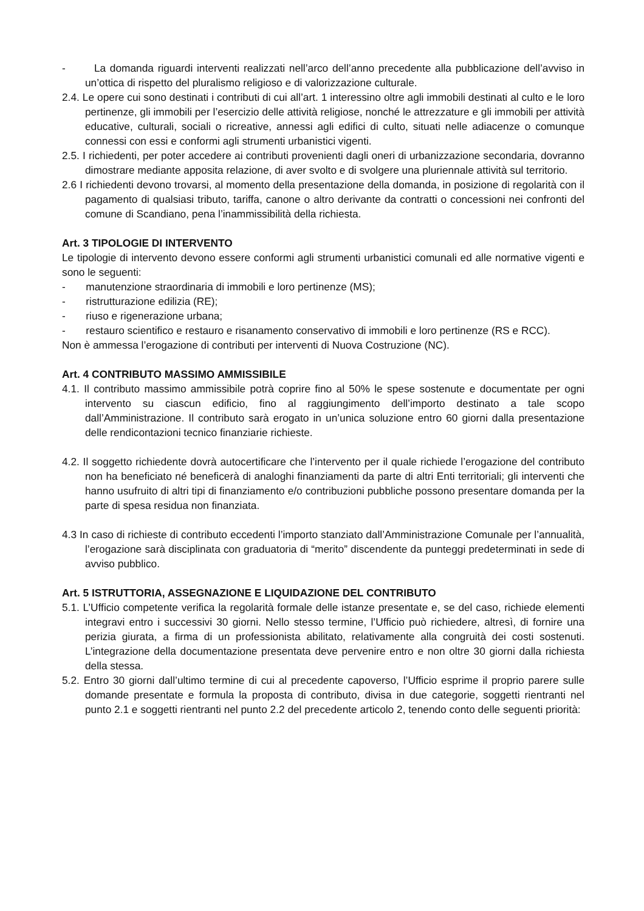- La domanda riguardi interventi realizzati nell’arco dell’anno precedente alla pubblicazione dell’avviso in un’ottica di rispetto del pluralismo religioso e di valorizzazione culturale.
2.4. Le opere cui sono destinati i contributi di cui all’art. 1 interessino oltre agli immobili destinati al culto e le loro pertinenze, gli immobili per l’esercizio delle attività religiose, nonché le attrezzature e gli immobili per attività educative, culturali, sociali o ricreative, annessi agli edifici di culto, situati nelle adiacenze o comunque connessi con essi e conformi agli strumenti urbanistici vigenti.
2.5. I richiedenti, per poter accedere ai contributi provenienti dagli oneri di urbanizzazione secondaria, dovranno dimostrare mediante apposita relazione, di aver svolto e di svolgere una pluriennale attività sul territorio.
2.6 I richiedenti devono trovarsi, al momento della presentazione della domanda, in posizione di regolarità con il pagamento di qualsiasi tributo, tariffa, canone o altro derivante da contratti o concessioni nei confronti del comune di Scandiano, pena l’inammissibilità della richiesta.
Art. 3 TIPOLOGIE DI INTERVENTO
Le tipologie di intervento devono essere conformi agli strumenti urbanistici comunali ed alle normative vigenti e sono le seguenti:
- manutenzione straordinaria di immobili e loro pertinenze (MS);
- ristrutturazione edilizia (RE);
- riuso e rigenerazione urbana;
- restauro scientifico e restauro e risanamento conservativo di immobili e loro pertinenze (RS e RCC).
Non è ammessa l’erogazione di contributi per interventi di Nuova Costruzione (NC).
Art. 4 CONTRIBUTO MASSIMO AMMISSIBILE
4.1. Il contributo massimo ammissibile potrà coprire fino al 50% le spese sostenute e documentate per ogni intervento su ciascun edificio, fino al raggiungimento dell’importo destinato a tale scopo dall’Amministrazione. Il contributo sarà erogato in un’unica soluzione entro 60 giorni dalla presentazione delle rendicontazioni tecnico finanziarie richieste.
4.2. Il soggetto richiedente dovrà autocertificare che l’intervento per il quale richiede l’erogazione del contributo non ha beneficiato né beneficerà di analoghi finanziamenti da parte di altri Enti territoriali; gli interventi che hanno usufruito di altri tipi di finanziamento e/o contribuzioni pubbliche possono presentare domanda per la parte di spesa residua non finanziata.
4.3 In caso di richieste di contributo eccedenti l’importo stanziato dall’Amministrazione Comunale per l’annualità, l’erogazione sarà disciplinata con graduatoria di “merito” discendente da punteggi predeterminati in sede di avviso pubblico.
Art. 5 ISTRUTTORIA, ASSEGNAZIONE E LIQUIDAZIONE DEL CONTRIBUTO
5.1. L’Ufficio competente verifica la regolarità formale delle istanze presentate e, se del caso, richiede elementi integravi entro i successivi 30 giorni. Nello stesso termine, l’Ufficio può richiedere, altresì, di fornire una perizia giurata, a firma di un professionista abilitato, relativamente alla congruità dei costi sostenuti. L’integrazione della documentazione presentata deve pervenire entro e non oltre 30 giorni dalla richiesta della stessa.
5.2. Entro 30 giorni dall’ultimo termine di cui al precedente capoverso, l’Ufficio esprime il proprio parere sulle domande presentate e formula la proposta di contributo, divisa in due categorie, soggetti rientranti nel punto 2.1 e soggetti rientranti nel punto 2.2 del precedente articolo 2, tenendo conto delle seguenti priorità: